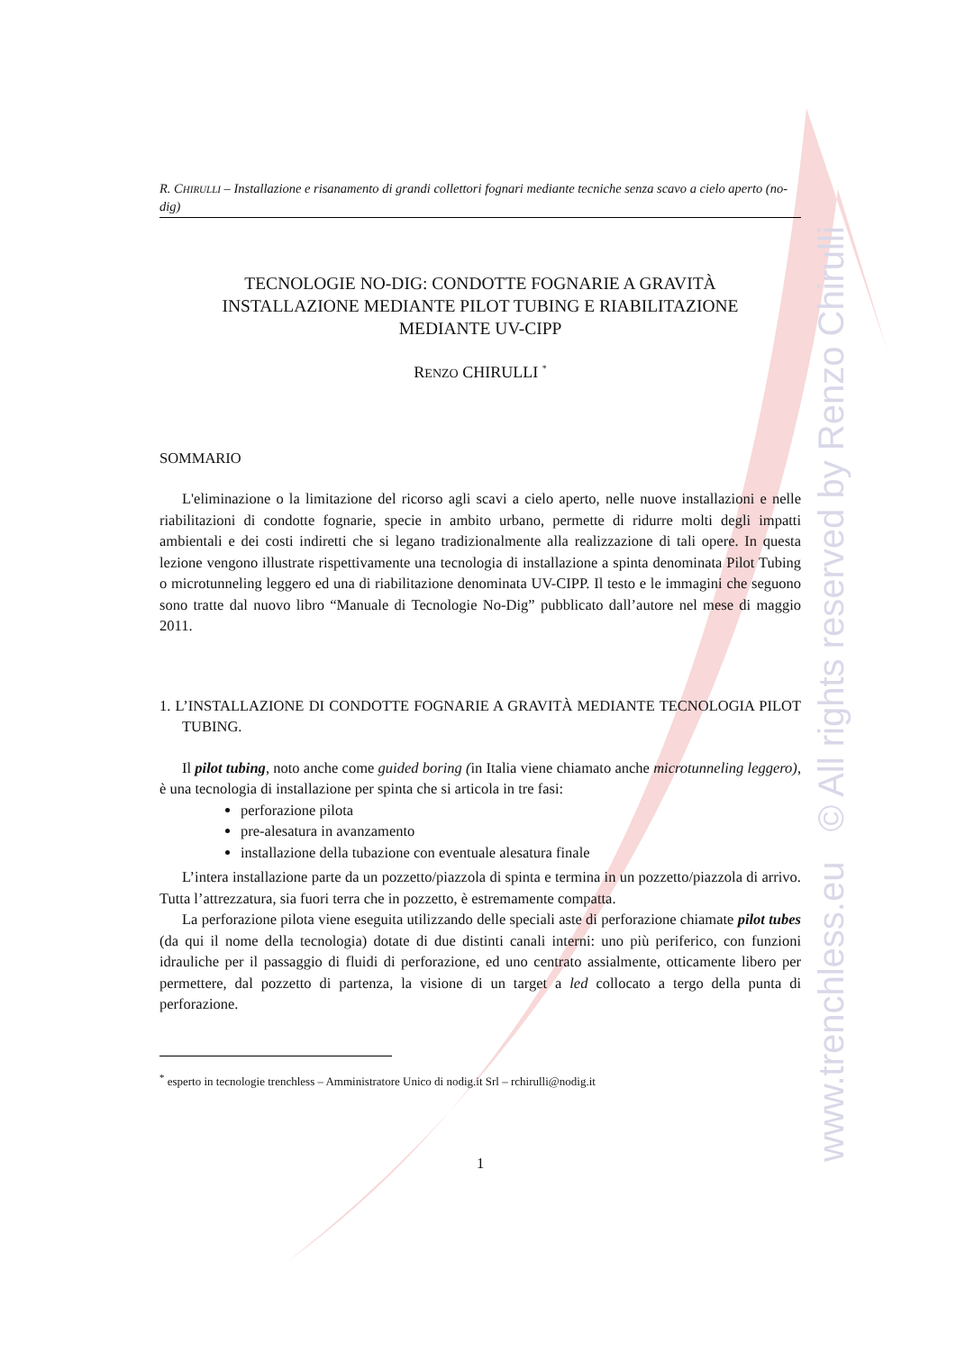www.trenchless.eu © All rights reserved by Renzo Chirulli
R. CHIRULLI – Installazione e risanamento di grandi collettori fognari mediante tecniche senza scavo a cielo aperto (no-dig)
TECNOLOGIE NO-DIG: CONDOTTE FOGNARIE A GRAVITÀ
INSTALLAZIONE MEDIANTE PILOT TUBING E RIABILITAZIONE
MEDIANTE UV-CIPP
RENZO CHIRULLI <sup>*</sup>
SOMMARIO
L'eliminazione o la limitazione del ricorso agli scavi a cielo aperto, nelle nuove installazioni e nelle riabilitazioni di condotte fognarie, specie in ambito urbano, permette di ridurre molti degli impatti ambientali e dei costi indiretti che si legano tradizionalmente alla realizzazione di tali opere. In questa lezione vengono illustrate rispettivamente una tecnologia di installazione a spinta denominata Pilot Tubing o microtunneling leggero ed una di riabilitazione denominata UV-CIPP. Il testo e le immagini che seguono sono tratte dal nuovo libro “Manuale di Tecnologie No-Dig” pubblicato dall’autore nel mese di maggio 2011.
1. L’INSTALLAZIONE DI CONDOTTE FOGNARIE A GRAVITÀ MEDIANTE TECNOLOGIA PILOT TUBING.
Il pilot tubing, noto anche come guided boring (in Italia viene chiamato anche microtunneling leggero), è una tecnologia di installazione per spinta che si articola in tre fasi:
perforazione pilota
pre-alesatura in avanzamento
installazione della tubazione con eventuale alesatura finale
L’intera installazione parte da un pozzetto/piazzola di spinta e termina in un pozzetto/piazzola di arrivo. Tutta l’attrezzatura, sia fuori terra che in pozzetto, è estremamente compatta.
La perforazione pilota viene eseguita utilizzando delle speciali aste di perforazione chiamate pilot tubes (da qui il nome della tecnologia) dotate di due distinti canali interni: uno più periferico, con funzioni idrauliche per il passaggio di fluidi di perforazione, ed uno centrato assialmente, otticamente libero per permettere, dal pozzetto di partenza, la visione di un target a led collocato a tergo della punta di perforazione.
<sup>*</sup> esperto in tecnologie trenchless – Amministratore Unico di nodig.it Srl – rchirulli@nodig.it
1